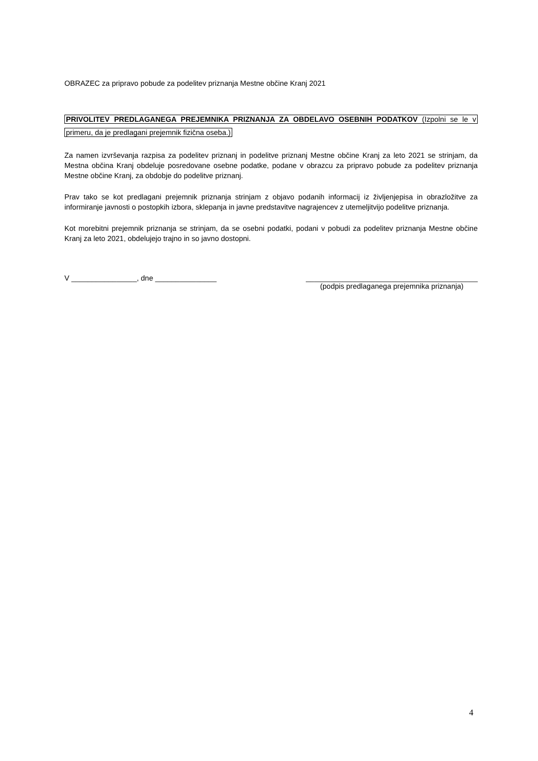OBRAZEC za pripravo pobude za podelitev priznanja Mestne občine Kranj 2021
PRIVOLITEV PREDLAGANEGA PREJEMNIKA PRIZNANJA ZA OBDELAVO OSEBNIH PODATKOV (Izpolni se le v primeru, da je predlagani prejemnik fizična oseba.)
Za namen izvrševanja razpisa za podelitev priznanj in podelitve priznanj Mestne občine Kranj za leto 2021 se strinjam, da Mestna občina Kranj obdeluje posredovane osebne podatke, podane v obrazcu za pripravo pobude za podelitev priznanja Mestne občine Kranj, za obdobje do podelitve priznanj.
Prav tako se kot predlagani prejemnik priznanja strinjam z objavo podanih informacij iz življenjepisa in obrazložitve za informiranje javnosti o postopkih izbora, sklepanja in javne predstavitve nagrajencev z utemeljitvijo podelitve priznanja.
Kot morebitni prejemnik priznanja se strinjam, da se osebni podatki, podani v pobudi za podelitev priznanja Mestne občine Kranj za leto 2021, obdelujejo trajno in so javno dostopni.
V ________________, dne _______________
__________________________________________
(podpis predlaganega prejemnika priznanja)
4